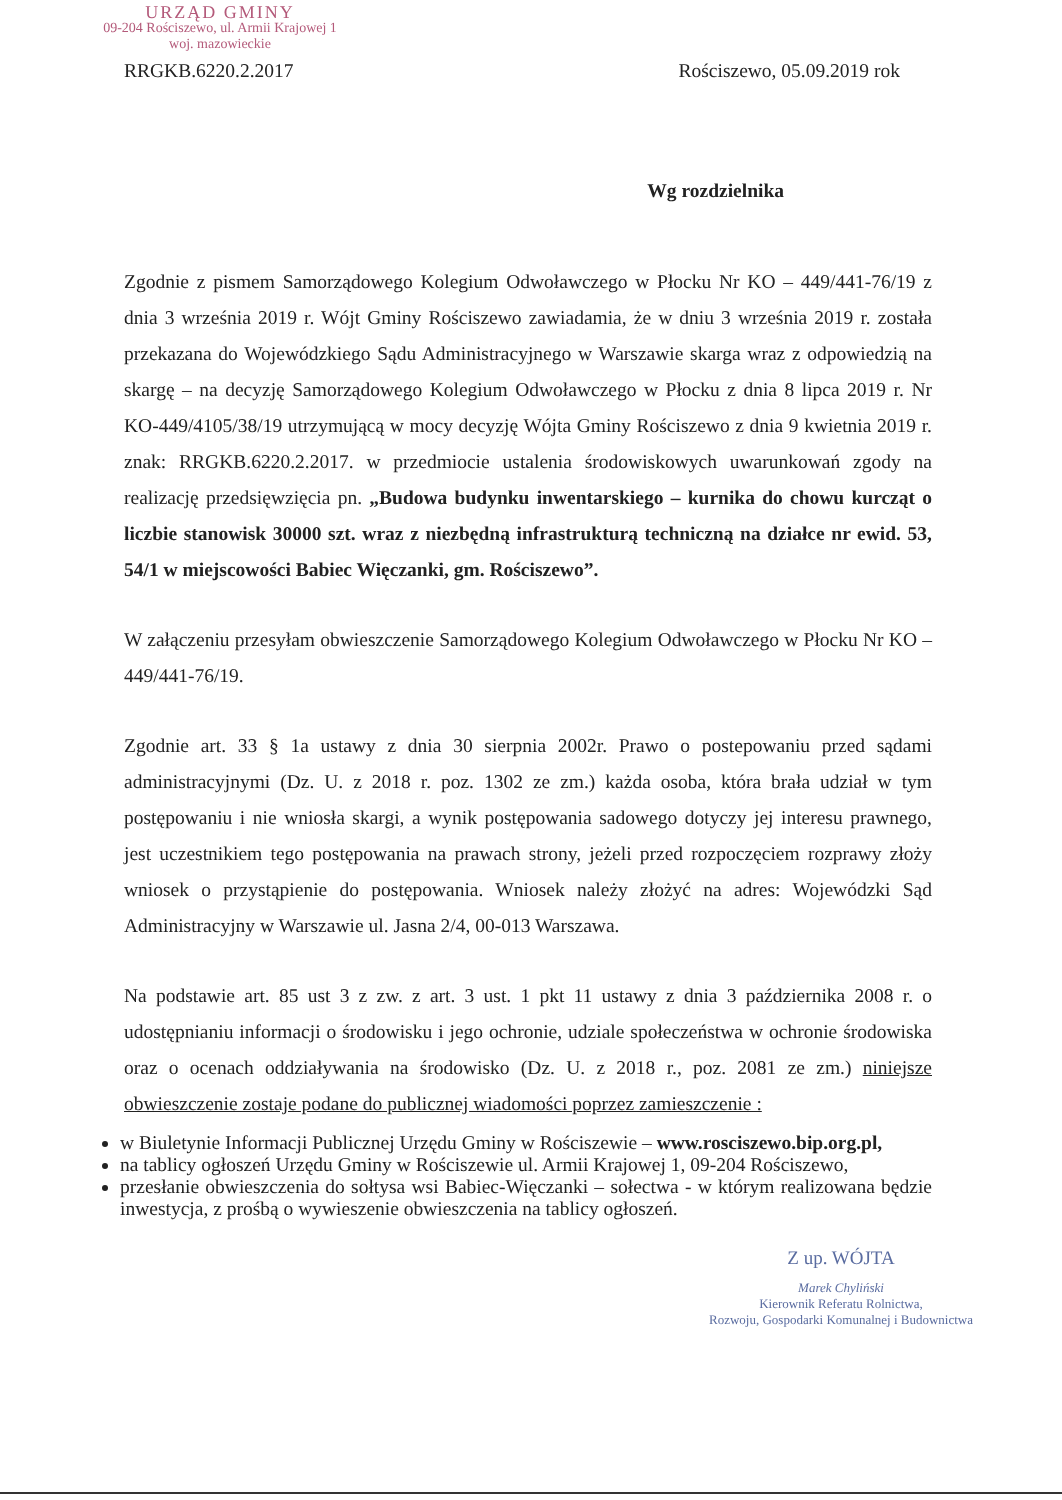URZĄD GMINY
09-204 Rościszewo, ul. Armii Krajowej 1
woj. mazowieckie
RRGKB.6220.2.2017 Rościszewo, 05.09.2019 rok
Wg rozdzielnika
Zgodnie z pismem Samorządowego Kolegium Odwoławczego w Płocku Nr KO – 449/441-76/19 z dnia 3 września 2019 r. Wójt Gminy Rościszewo zawiadamia, że w dniu 3 września 2019 r. została przekazana do Wojewódzkiego Sądu Administracyjnego w Warszawie skarga wraz z odpowiedzią na skargę – na decyzję Samorządowego Kolegium Odwoławczego w Płocku z dnia 8 lipca 2019 r. Nr KO-449/4105/38/19 utrzymującą w mocy decyzję Wójta Gminy Rościszewo z dnia 9 kwietnia 2019 r. znak: RRGKB.6220.2.2017. w przedmiocie ustalenia środowiskowych uwarunkowań zgody na realizację przedsięwzięcia pn. „Budowa budynku inwentarskiego – kurnika do chowu kurcząt o liczbie stanowisk 30000 szt. wraz z niezbędną infrastrukturą techniczną na działce nr ewid. 53, 54/1 w miejscowości Babiec Więczanki, gm. Rościszewo”.
W załączeniu przesyłam obwieszczenie Samorządowego Kolegium Odwoławczego w Płocku Nr KO – 449/441-76/19.
Zgodnie art. 33 § 1a ustawy z dnia 30 sierpnia 2002r. Prawo o postepowaniu przed sądami administracyjnymi (Dz. U. z 2018 r. poz. 1302 ze zm.) każda osoba, która brała udział w tym postępowaniu i nie wniosła skargi, a wynik postępowania sadowego dotyczy jej interesu prawnego, jest uczestnikiem tego postępowania na prawach strony, jeżeli przed rozpoczęciem rozprawy złoży wniosek o przystąpienie do postępowania. Wniosek należy złożyć na adres: Wojewódzki Sąd Administracyjny w Warszawie ul. Jasna 2/4, 00-013 Warszawa.
Na podstawie art. 85 ust 3 z zw. z art. 3 ust. 1 pkt 11 ustawy z dnia 3 października 2008 r. o udostępnianiu informacji o środowisku i jego ochronie, udziale społeczeństwa w ochronie środowiska oraz o ocenach oddziaływania na środowisko (Dz. U. z 2018 r., poz. 2081 ze zm.) niniejsze obwieszczenie zostaje podane do publicznej wiadomości poprzez zamieszczenie :
w Biuletynie Informacji Publicznej Urzędu Gminy w Rościszewie – www.rosciszewo.bip.org.pl,
na tablicy ogłoszeń Urzędu Gminy w Rościszewie ul. Armii Krajowej 1, 09-204 Rościszewo,
przesłanie obwieszczenia do sołtysa wsi Babiec-Więczanki – sołectwa - w którym realizowana będzie inwestycja, z prośbą o wywieszenie obwieszczenia na tablicy ogłoszeń.
Z up. WÓJTA
Marek Chyliński
Kierownik Referatu Rolnictwa,
Rozwoju, Gospodarki Komunalnej i Budownictwa